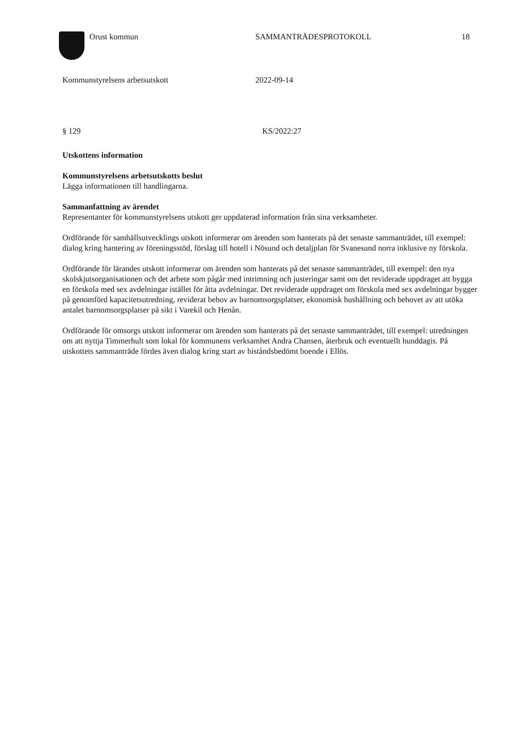Orust kommun SAMMANTRÄDESPROTOKOLL 18
Kommunstyrelsens arbetsutskott 2022-09-14
§ 129 KS/2022:27
Utskottens information
Kommunstyrelsens arbetsutskotts beslut
Lägga informationen till handlingarna.
Sammanfattning av ärendet
Representanter för kommunstyrelsens utskott ger uppdaterad information från sina verksamheter.
Ordförande för samhällsutvecklings utskott informerar om ärenden som hanterats på det senaste sammanträdet, till exempel: dialog kring hantering av föreningsstöd, förslag till hotell i Nösund och detaljplan för Svanesund norra inklusive ny förskola.
Ordförande för lärandes utskott informerar om ärenden som hanterats på det senaste sammanträdet, till exempel: den nya skolskjutsorganisationen och det arbete som pågår med intrimning och justeringar samt om det reviderade uppdraget att bygga en förskola med sex avdelningar istället för åtta avdelningar. Det reviderade uppdraget om förskola med sex avdelningar bygger på genomförd kapacitetsutredning, reviderat behov av barnomsorgsplatser, ekonomisk hushållning och behovet av att utöka antalet barnomsorgsplatser på sikt i Varekil och Henån.
Ordförande för omsorgs utskott informerar om ärenden som hanterats på det senaste sammanträdet, till exempel: utredningen om att nyttja Timmerhult som lokal för kommunens verksamhet Andra Chansen, återbruk och eventuellt hunddagis. På utskottets sammanträde fördes även dialog kring start av biståndsbedömt boende i Ellös.